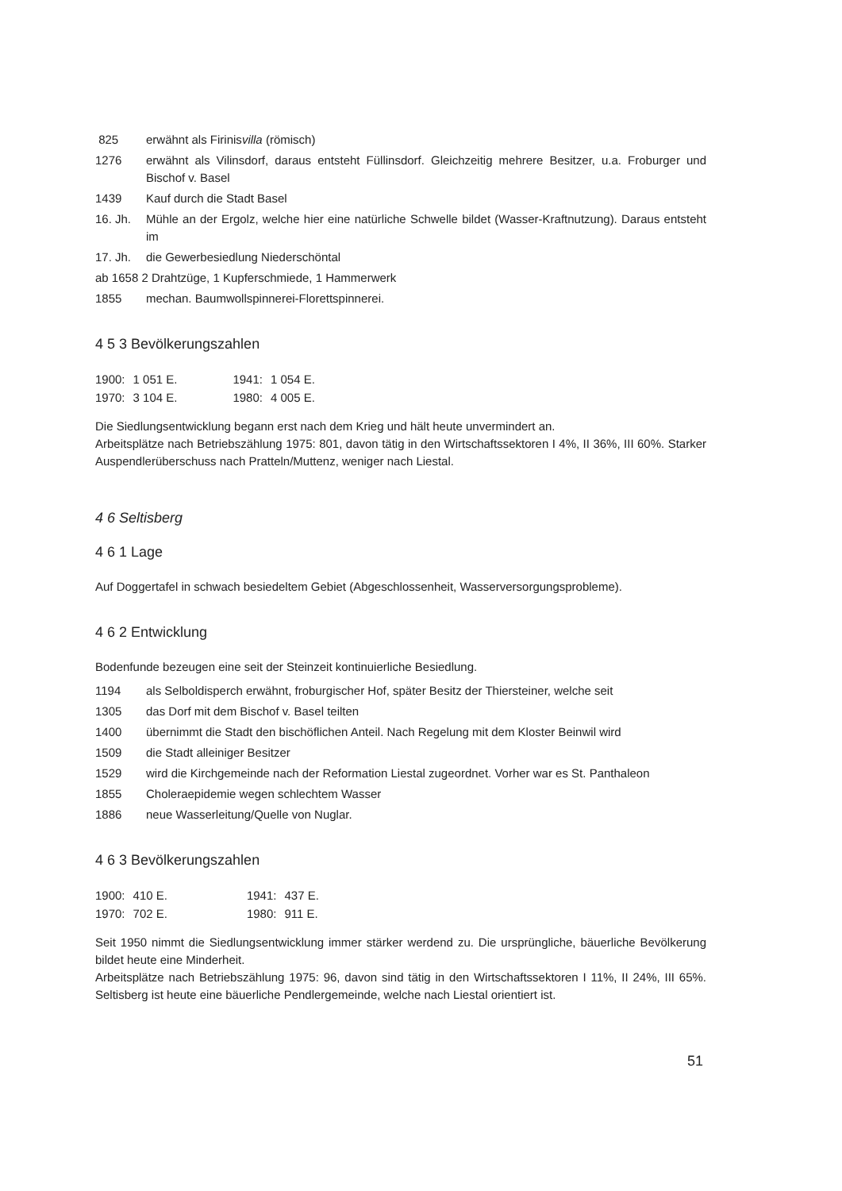825 erwähnt als Firinisvilla (römisch)
1276 erwähnt als Vilinsdorf, daraus entsteht Füllinsdorf. Gleichzeitig mehrere Besitzer, u.a. Froburger und Bischof v. Basel
1439 Kauf durch die Stadt Basel
16. Jh. Mühle an der Ergolz, welche hier eine natürliche Schwelle bildet (Wasser-Kraftnutzung). Daraus entsteht im
17. Jh. die Gewerbesiedlung Niederschöntal
ab 1658 2 Drahtzüge, 1 Kupferschmiede, 1 Hammerwerk
1855 mechan. Baumwollspinnerei-Florettspinnerei.
4 5 3 Bevölkerungszahlen
| 1900: | 1 051 E. | 1941: | 1 054 E. |
| 1970: | 3 104 E. | 1980: | 4 005 E. |
Die Siedlungsentwicklung begann erst nach dem Krieg und hält heute unvermindert an.
Arbeitsplätze nach Betriebszählung 1975: 801, davon tätig in den Wirtschaftssektoren I 4%, II 36%, III 60%. Starker Auspendlerüberschuss nach Pratteln/Muttenz, weniger nach Liestal.
4 6 Seltisberg
4 6 1 Lage
Auf Doggertafel in schwach besiedeltem Gebiet (Abgeschlossenheit, Wasserversorgungsprobleme).
4 6 2 Entwicklung
Bodenfunde bezeugen eine seit der Steinzeit kontinuierliche Besiedlung.
1194 als Selboldisperch erwähnt, froburgischer Hof, später Besitz der Thiersteiner, welche seit
1305 das Dorf mit dem Bischof v. Basel teilten
1400 übernimmt die Stadt den bischöflichen Anteil. Nach Regelung mit dem Kloster Beinwil wird
1509 die Stadt alleiniger Besitzer
1529 wird die Kirchgemeinde nach der Reformation Liestal zugeordnet. Vorher war es St. Panthaleon
1855 Choleraepidemie wegen schlechtem Wasser
1886 neue Wasserleitung/Quelle von Nuglar.
4 6 3 Bevölkerungszahlen
| 1900: | 410 E. | 1941: | 437 E. |
| 1970: | 702 E. | 1980: | 911 E. |
Seit 1950 nimmt die Siedlungsentwicklung immer stärker werdend zu. Die ursprüngliche, bäuerliche Bevölkerung bildet heute eine Minderheit.
Arbeitsplätze nach Betriebszählung 1975: 96, davon sind tätig in den Wirtschaftssektoren I 11%, II 24%, III 65%. Seltisberg ist heute eine bäuerliche Pendlergemeinde, welche nach Liestal orientiert ist.
51